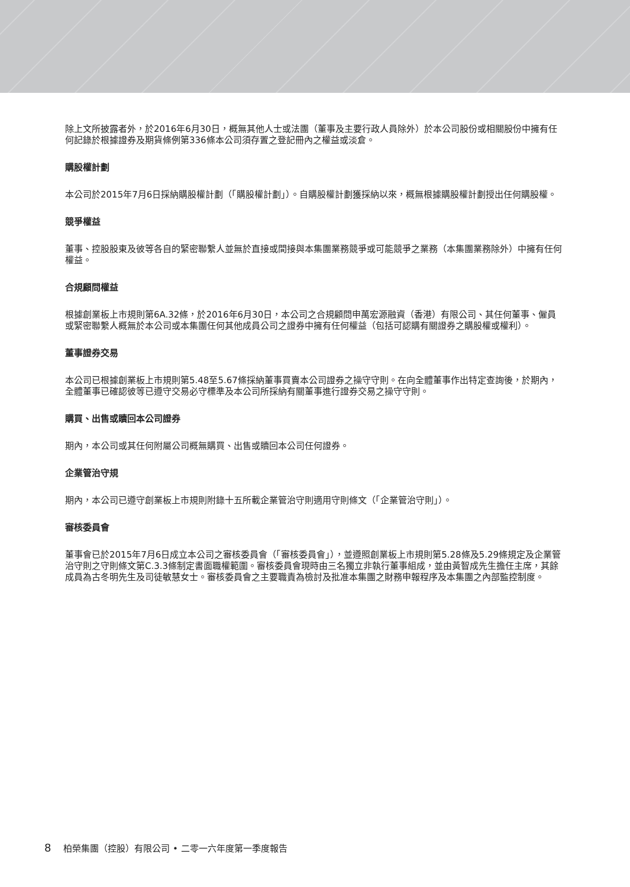除上文所披露者外，於2016年6月30日，概無其他人士或法團（董事及主要行政人員除外）於本公司股份或相關股份中擁有任何記錄於根據證券及期貨條例第336條本公司須存置之登記冊內之權益或淡倉。
購股權計劃
本公司於2015年7月6日採納購股權計劃（「購股權計劃」）。自購股權計劃獲採納以來，概無根據購股權計劃授出任何購股權。
競爭權益
董事、控股股東及彼等各自的緊密聯繫人並無於直接或間接與本集團業務競爭或可能競爭之業務（本集團業務除外）中擁有任何權益。
合規顧問權益
根據創業板上市規則第6A.32條，於2016年6月30日，本公司之合規顧問申萬宏源融資（香港）有限公司、其任何董事、僱員或緊密聯繫人概無於本公司或本集團任何其他成員公司之證券中擁有任何權益（包括可認購有關證券之購股權或權利）。
董事證券交易
本公司已根據創業板上市規則第5.48至5.67條採納董事買賣本公司證券之操守守則。在向全體董事作出特定查詢後，於期內，全體董事已確認彼等已遵守交易必守標準及本公司所採納有關董事進行證券交易之操守守則。
購買、出售或贖回本公司證券
期內，本公司或其任何附屬公司概無購買、出售或贖回本公司任何證券。
企業管治守規
期內，本公司已遵守創業板上市規則附錄十五所載企業管治守則適用守則條文（「企業管治守則」）。
審核委員會
董事會已於2015年7月6日成立本公司之審核委員會（「審核委員會」），並遵照創業板上市規則第5.28條及5.29條規定及企業管治守則之守則條文第C.3.3條制定書面職權範圍。審核委員會現時由三名獨立非執行董事組成，並由黃智成先生擔任主席，其餘成員為古冬明先生及司徒敏慧女士。審核委員會之主要職責為檢討及批准本集團之財務申報程序及本集團之內部監控制度。
8 柏榮集團（控股）有限公司 • 二零一六年度第一季度報告